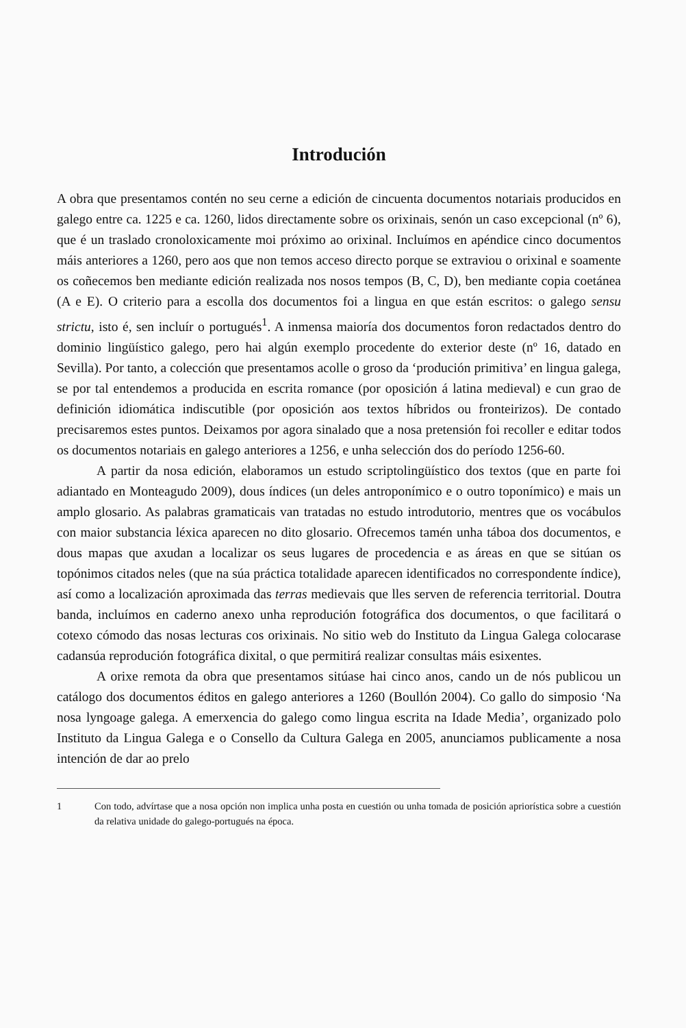Introdución
A obra que presentamos contén no seu cerne a edición de cincuenta documentos notariais producidos en galego entre ca. 1225 e ca. 1260, lidos directamente sobre os orixinais, senón un caso excepcional (nº 6), que é un traslado cronoloxicamente moi próximo ao orixinal. Incluímos en apéndice cinco documentos máis anteriores a 1260, pero aos que non temos acceso directo porque se extraviou o orixinal e soamente os coñecemos ben mediante edición realizada nos nosos tempos (B, C, D), ben mediante copia coetánea (A e E). O criterio para a escolla dos documentos foi a lingua en que están escritos: o galego sensu strictu, isto é, sen incluír o portugués<sup>1</sup>. A inmensa maioría dos documentos foron redactados dentro do dominio lingüístico galego, pero hai algún exemplo procedente do exterior deste (nº 16, datado en Sevilla). Por tanto, a colección que presentamos acolle o groso da ‘produción primitiva’ en lingua galega, se por tal entendemos a producida en escrita romance (por oposición á latina medieval) e cun grao de definición idiomática indiscutible (por oposición aos textos híbridos ou fronteirizos). De contado precisaremos estes puntos. Deixamos por agora sinalado que a nosa pretensión foi recoller e editar todos os documentos notariais en galego anteriores a 1256, e unha selección dos do período 1256-60.
A partir da nosa edición, elaboramos un estudo scriptolingüístico dos textos (que en parte foi adiantado en Monteagudo 2009), dous índices (un deles antroponímico e o outro toponímico) e mais un amplo glosario. As palabras gramaticais van tratadas no estudo introdutorio, mentres que os vocábulos con maior substancia léxica aparecen no dito glosario. Ofrecemos tamén unha táboa dos documentos, e dous mapas que axudan a localizar os seus lugares de procedencia e as áreas en que se sitúan os topónimos citados neles (que na súa práctica totalidade aparecen identificados no correspondente índice), así como a localización aproximada das terras medievais que lles serven de referencia territorial. Doutra banda, incluímos en caderno anexo unha reprodución fotográfica dos documentos, o que facilitará o cotexo cómodo das nosas lecturas cos orixinais. No sitio web do Instituto da Lingua Galega colocarase cadansúa reprodución fotográfica dixital, o que permitirá realizar consultas máis esixentes.
A orixe remota da obra que presentamos sitúase hai cinco anos, cando un de nós publicou un catálogo dos documentos éditos en galego anteriores a 1260 (Boullón 2004). Co gallo do simposio ‘Na nosa lyngoage galega. A emerxencia do galego como lingua escrita na Idade Media’, organizado polo Instituto da Lingua Galega e o Consello da Cultura Galega en 2005, anunciamos publicamente a nosa intención de dar ao prelo
1 Con todo, advírtase que a nosa opción non implica unha posta en cuestión ou unha tomada de posición apriorística sobre a cuestión da relativa unidade do galego-portugués na época.